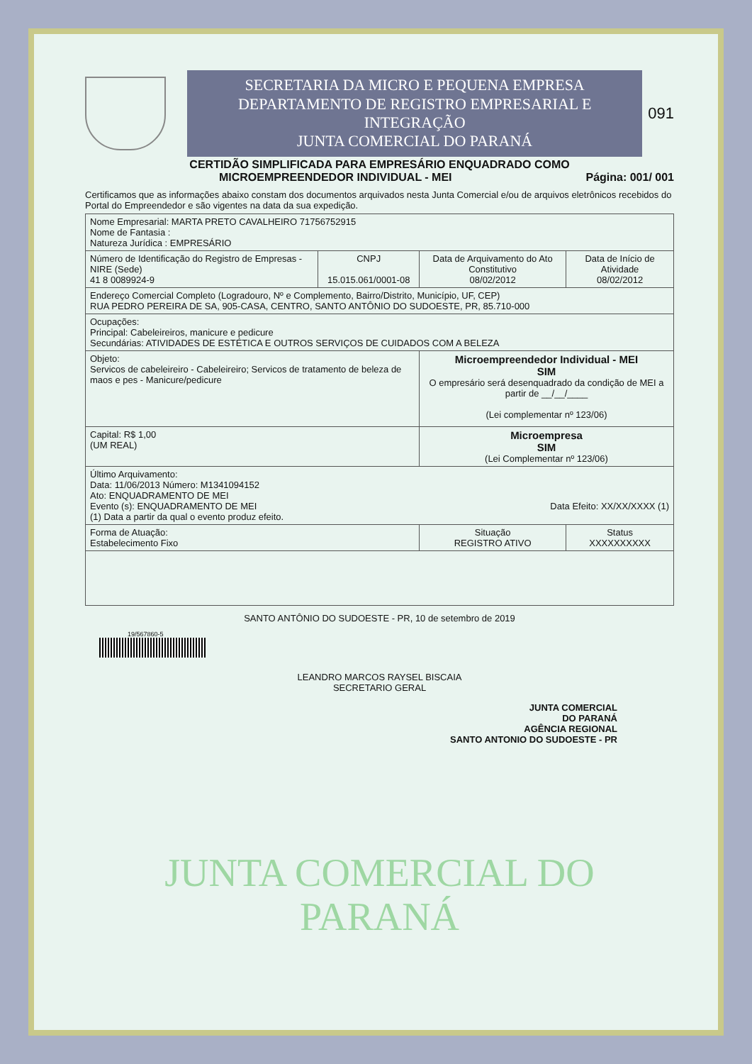SECRETARIA DA MICRO E PEQUENA EMPRESA
DEPARTAMENTO DE REGISTRO EMPRESARIAL E INTEGRAÇÃO
JUNTA COMERCIAL DO PARANÁ
091
CERTIDÃO SIMPLIFICADA PARA EMPRESÁRIO ENQUADRADO COMO
MICROEMPREENDEDOR INDIVIDUAL - MEI Página: 001/ 001
Certificamos que as informações abaixo constam dos documentos arquivados nesta Junta Comercial e/ou de arquivos eletrônicos recebidos do Portal do Empreendedor e são vigentes na data da sua expedição.
| Nome Empresarial: MARTA PRETO CAVALHEIRO 71756752915 Nome de Fantasia : Natureza Jurídica : EMPRESÁRIO | | | |
| Número de Identificação do Registro de Empresas - NIRE (Sede) 41 8 0089924-9 | CNPJ 15.015.061/0001-08 | Data de Arquivamento do Ato Constitutivo 08/02/2012 | Data de Início de Atividade 08/02/2012 |
| Endereço Comercial Completo (Logradouro, Nº e Complemento, Bairro/Distrito, Município, UF, CEP) RUA PEDRO PEREIRA DE SA, 905-CASA, CENTRO, SANTO ANTÔNIO DO SUDOESTE, PR, 85.710-000 | | | |
| Ocupações: Principal: Cabeleireiros, manicure e pedicure Secundárias: ATIVIDADES DE ESTÉTICA E OUTROS SERVIÇOS DE CUIDADOS COM A BELEZA | | | |
| Objeto: Servicos de cabeleireiro - Cabeleireiro; Servicos de tratamento de beleza de maos e pes - Manicure/pedicure | | Microempreendedor Individual - MEI SIM O empresário será desenquadrado da condição de MEI a partir de __/__/____ (Lei complementar nº 123/06) | |
| Capital: R$ 1,00 (UM REAL) | | Microempresa SIM (Lei Complementar nº 123/06) | |
| Último Arquivamento: Data: 11/06/2013 Número: M1341094152 Ato: ENQUADRAMENTO DE MEI Evento (s): ENQUADRAMENTO DE MEI Data Efeito: XX/XX/XXXX (1) (1) Data a partir da qual o evento produz efeito. | | | |
| Forma de Atuação: Estabelecimento Fixo | | Situação REGISTRO ATIVO | Status XXXXXXXXXX |
SANTO ANTÔNIO DO SUDOESTE - PR, 10 de setembro de 2019
19/567860-5
LEANDRO MARCOS RAYSEL BISCAIA
SECRETARIO GERAL
JUNTA COMERCIAL
DO PARANÁ
AGÊNCIA REGIONAL
SANTO ANTONIO DO SUDOESTE - PR
JUNTA COMERCIAL DO
PARANÁ